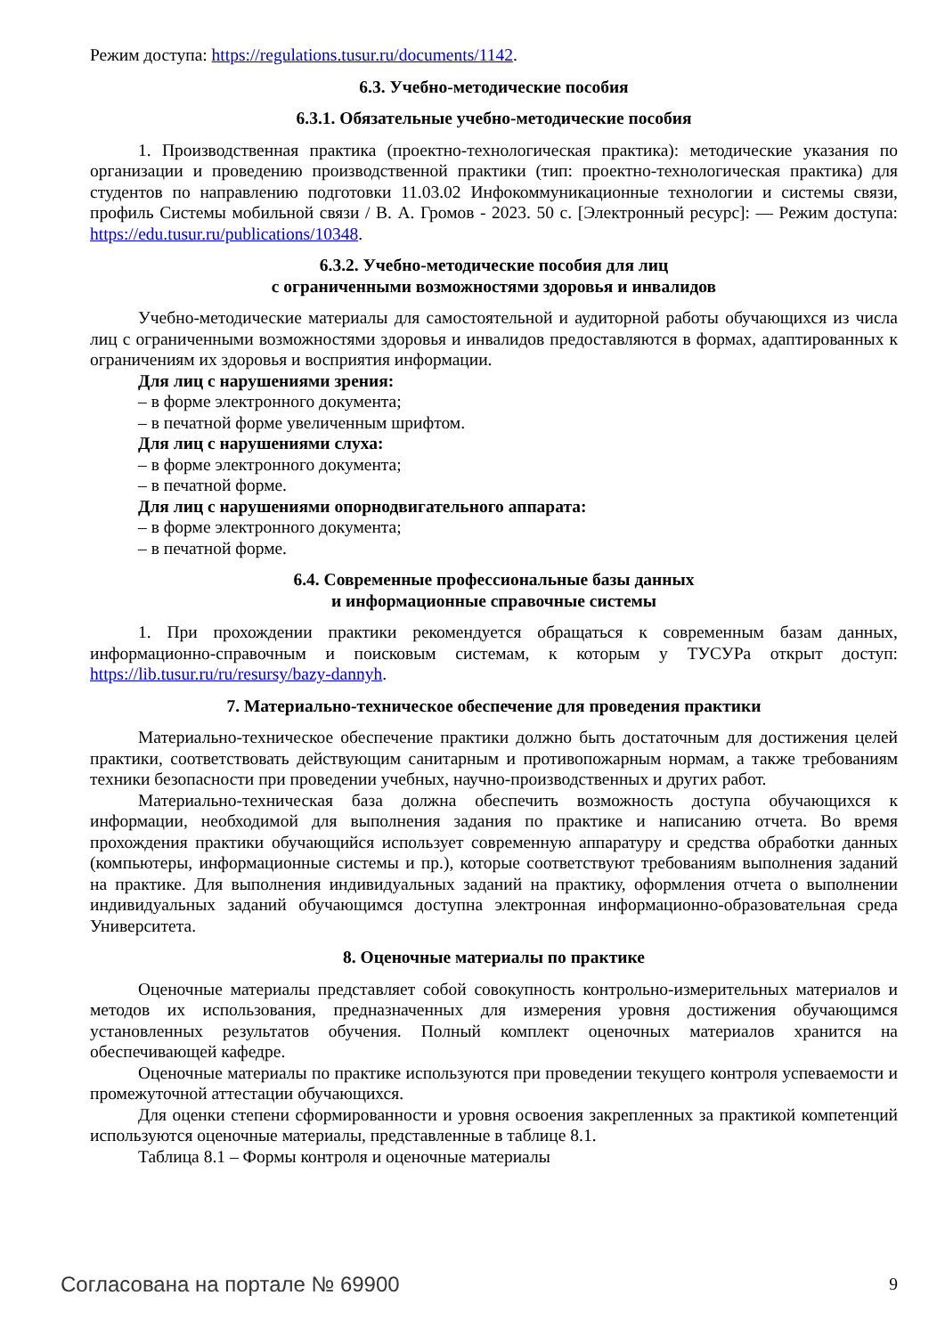Режим доступа: https://regulations.tusur.ru/documents/1142.
6.3. Учебно-методические пособия
6.3.1. Обязательные учебно-методические пособия
1. Производственная практика (проектно-технологическая практика): методические указания по организации и проведению производственной практики (тип: проектно-технологическая практика) для студентов по направлению подготовки 11.03.02 Инфокоммуникационные технологии и системы связи, профиль Системы мобильной связи / В. А. Громов - 2023. 50 с. [Электронный ресурс]: — Режим доступа: https://edu.tusur.ru/publications/10348.
6.3.2. Учебно-методические пособия для лиц
с ограниченными возможностями здоровья и инвалидов
Учебно-методические материалы для самостоятельной и аудиторной работы обучающихся из числа лиц с ограниченными возможностями здоровья и инвалидов предоставляются в формах, адаптированных к ограничениям их здоровья и восприятия информации.
Для лиц с нарушениями зрения:
– в форме электронного документа;
– в печатной форме увеличенным шрифтом.
Для лиц с нарушениями слуха:
– в форме электронного документа;
– в печатной форме.
Для лиц с нарушениями опорнодвигательного аппарата:
– в форме электронного документа;
– в печатной форме.
6.4. Современные профессиональные базы данных
и информационные справочные системы
1. При прохождении практики рекомендуется обращаться к современным базам данных, информационно-справочным и поисковым системам, к которым у ТУСУРа открыт доступ: https://lib.tusur.ru/ru/resursy/bazy-dannyh.
7. Материально-техническое обеспечение для проведения практики
Материально-техническое обеспечение практики должно быть достаточным для достижения целей практики, соответствовать действующим санитарным и противопожарным нормам, а также требованиям техники безопасности при проведении учебных, научно-производственных и других работ.
Материально-техническая база должна обеспечить возможность доступа обучающихся к информации, необходимой для выполнения задания по практике и написанию отчета. Во время прохождения практики обучающийся использует современную аппаратуру и средства обработки данных (компьютеры, информационные системы и пр.), которые соответствуют требованиям выполнения заданий на практике. Для выполнения индивидуальных заданий на практику, оформления отчета о выполнении индивидуальных заданий обучающимся доступна электронная информационно-образовательная среда Университета.
8. Оценочные материалы по практике
Оценочные материалы представляет собой совокупность контрольно-измерительных материалов и методов их использования, предназначенных для измерения уровня достижения обучающимся установленных результатов обучения. Полный комплект оценочных материалов хранится на обеспечивающей кафедре.
Оценочные материалы по практике используются при проведении текущего контроля успеваемости и промежуточной аттестации обучающихся.
Для оценки степени сформированности и уровня освоения закрепленных за практикой компетенций используются оценочные материалы, представленные в таблице 8.1.
Таблица 8.1 – Формы контроля и оценочные материалы
Согласована на портале № 69900 9